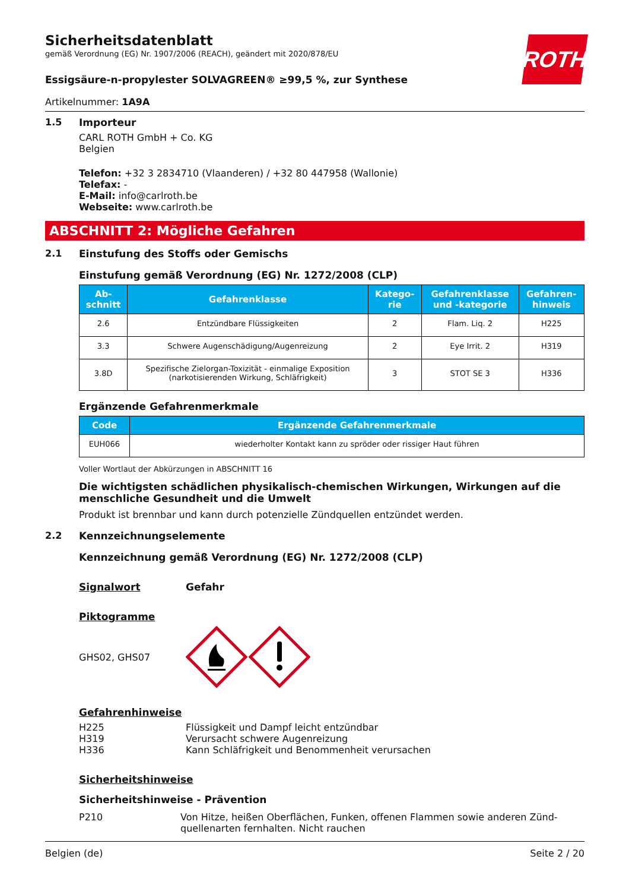ROTH
Sicherheitsdatenblatt
gemäß Verordnung (EG) Nr. 1907/2006 (REACH), geändert mit 2020/878/EU
Essigsäure-n-propylester SOLVAGREEN® ≥99,5 %, zur Synthese
Artikelnummer: 1A9A
1.5 Importeur
CARL ROTH GmbH + Co. KG
Belgien
Telefon: +32 3 2834710 (Vlaanderen) / +32 80 447958 (Wallonie)
Telefax: -
E-Mail: info@carlroth.be
Webseite: www.carlroth.be
ABSCHNITT 2: Mögliche Gefahren
2.1 Einstufung des Stoffs oder Gemischs
Einstufung gemäß Verordnung (EG) Nr. 1272/2008 (CLP)
| Ab- schnitt | Gefahrenklasse | Katego- rie | Gefahrenklasse und -kategorie | Gefahren- hinweis |
| --- | --- | --- | --- | --- |
| 2.6 | Entzündbare Flüssigkeiten | 2 | Flam. Liq. 2 | H225 |
| 3.3 | Schwere Augenschädigung/Augenreizung | 2 | Eye Irrit. 2 | H319 |
| 3.8D | Spezifische Zielorgan-Toxizität - einmalige Exposition (narkotisierenden Wirkung, Schläfrigkeit) | 3 | STOT SE 3 | H336 |
Ergänzende Gefahrenmerkmale
| Code | Ergänzende Gefahrenmerkmale |
| --- | --- |
| EUH066 | wiederholter Kontakt kann zu spröder oder rissiger Haut führen |
Voller Wortlaut der Abkürzungen in ABSCHNITT 16
Die wichtigsten schädlichen physikalisch-chemischen Wirkungen, Wirkungen auf die menschliche Gesundheit und die Umwelt
Produkt ist brennbar und kann durch potenzielle Zündquellen entzündet werden.
2.2 Kennzeichnungselemente
Kennzeichnung gemäß Verordnung (EG) Nr. 1272/2008 (CLP)
Signalwort Gefahr
Piktogramme
GHS02, GHS07
Gefahrenhinweise
H225
H319
H336
Flüssigkeit und Dampf leicht entzündbar
Verursacht schwere Augenreizung
Kann Schläfrigkeit und Benommenheit verursachen
Sicherheitshinweise
Sicherheitshinweise - Prävention
P210 Von Hitze, heißen Oberflächen, Funken, offenen Flammen sowie anderen Zünd­quellenarten fernhalten. Nicht rauchen
Belgien (de) Seite 2 / 20